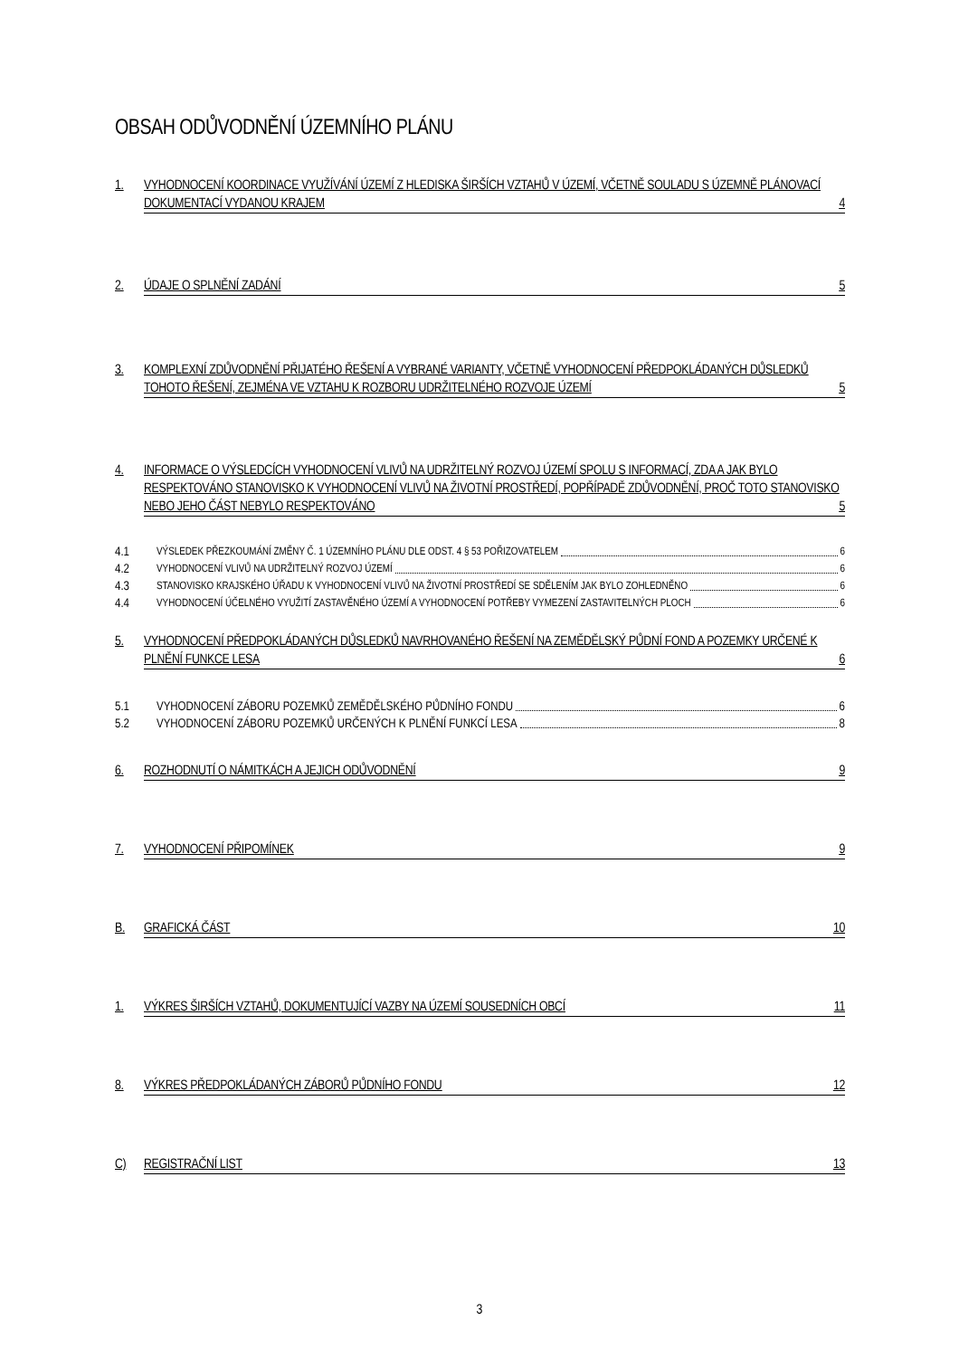OBSAH ODŮVODNĚNÍ ÚZEMNÍHO PLÁNU
1. VYHODNOCENÍ KOORDINACE VYUŽÍVÁNÍ ÚZEMÍ Z HLEDISKA ŠIRŠÍCH VZTAHŮ V ÚZEMÍ, VČETNĚ SOULADU S ÚZEMNĚ PLÁNOVACÍ DOKUMENTACÍ VYDANOU KRAJEM 4
2. ÚDAJE O SPLNĚNÍ ZADÁNÍ 5
3. KOMPLEXNÍ ZDŮVODNĚNÍ PŘIJATÉHO ŘEŠENÍ A VYBRANÉ VARIANTY, VČETNĚ VYHODNOCENÍ PŘEDPOKLÁDANÝCH DŮSLEDKŮ TOHOTO ŘEŠENÍ, ZEJMÉNA VE VZTAHU K ROZBORU UDRŽITELNÉHO ROZVOJE ÚZEMÍ 5
4. INFORMACE O VÝSLEDCÍCH VYHODNOCENÍ VLIVŮ NA UDRŽITELNÝ ROZVOJ ÚZEMÍ SPOLU S INFORMACÍ, ZDA A JAK BYLO RESPEKTOVÁNO STANOVISKO K VYHODNOCENÍ VLIVŮ NA ŽIVOTNÍ PROSTŘEDÍ, POPŘÍPADĚ ZDŮVODNĚNÍ, PROČ TOTO STANOVISKO NEBO JEHO ČÁST NEBYLO RESPEKTOVÁNO 5
4.1 VÝSLEDEK PŘEZKOUMÁNÍ ZMĚNY Č. 1 ÚZEMNÍHO PLÁNU DLE ODST. 4 § 53 POŘIZOVATELEM 6
4.2 VYHODNOCENÍ VLIVŮ NA UDRŽITELNÝ ROZVOJ ÚZEMÍ 6
4.3 STANOVISKO KRAJSKÉHO ÚŘADU K VYHODNOCENÍ VLIVŮ NA ŽIVOTNÍ PROSTŘEDÍ SE SDĚLENÍM JAK BYLO ZOHLEDNĚNO 6
4.4 VYHODNOCENÍ ÚČELNÉHO VYUŽITÍ ZASTAVĚNÉHO ÚZEMÍ A VYHODNOCENÍ POTŘEBY VYMEZENÍ ZASTAVITELNÝCH PLOCH 6
5. VYHODNOCENÍ PŘEDPOKLÁDANÝCH DŮSLEDKŮ NAVRHOVANÉHO ŘEŠENÍ NA ZEMĚDĚLSKÝ PŮDNÍ FOND A POZEMKY URČENÉ K PLNĚNÍ FUNKCE LESA 6
5.1 VYHODNOCENÍ ZÁBORU POZEMKŮ ZEMĚDĚLSKÉHO PŮDNÍHO FONDU 6
5.2 VYHODNOCENÍ ZÁBORU POZEMKŮ URČENÝCH K PLNĚNÍ FUNKCÍ LESA 8
6. ROZHODNUTÍ O NÁMITKÁCH A JEJICH ODŮVODNĚNÍ 9
7. VYHODNOCENÍ PŘIPOMÍNEK 9
B. GRAFICKÁ ČÁST 10
1. VÝKRES ŠIRŠÍCH VZTAHŮ, DOKUMENTUJÍCÍ VAZBY NA ÚZEMÍ SOUSEDNÍCH OBCÍ 11
8. VÝKRES PŘEDPOKLÁDANÝCH ZÁBORŮ PŮDNÍHO FONDU 12
C) REGISTRAČNÍ LIST 13
3